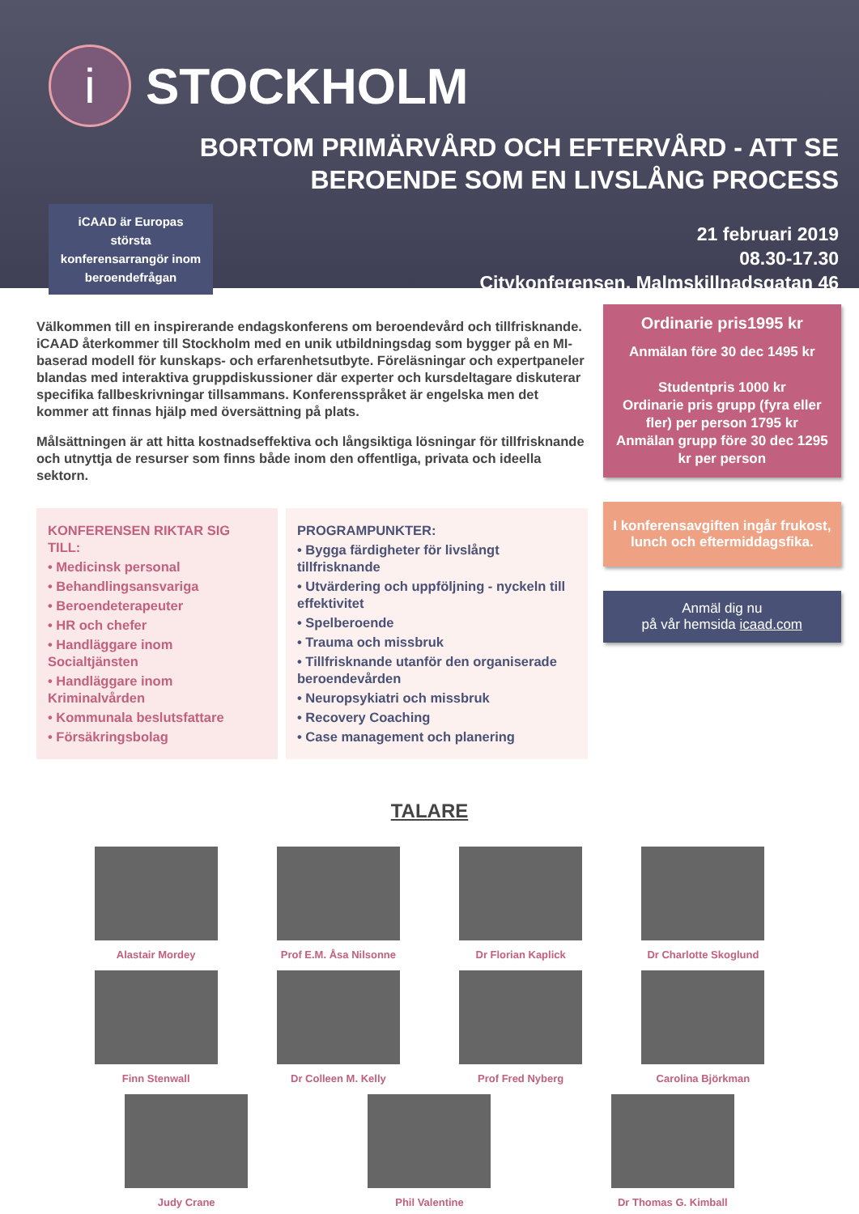i
STOCKHOLM
BORTOM PRIMÄRVÅRD OCH EFTERVÅRD - ATT SE
BEROENDE SOM EN LIVSLÅNG PROCESS
iCAAD är Europas största konferensarrangör inom beroendefrågan
21 februari 2019
08.30-17.30
Citykonferensen, Malmskillnadsgatan 46
Välkommen till en inspirerande endagskonferens om beroendevård och tillfrisknande. iCAAD återkommer till Stockholm med en unik utbildningsdag som bygger på en MI-baserad modell för kunskaps- och erfarenhetsutbyte. Föreläsningar och expertpaneler blandas med interaktiva gruppdiskussioner där experter och kursdeltagare diskuterar specifika fallbeskrivningar tillsammans. Konferensspråket är engelska men det kommer att finnas hjälp med översättning på plats.
Målsättningen är att hitta kostnadseffektiva och långsiktiga lösningar för tillfrisknande och utnyttja de resurser som finns både inom den offentliga, privata och ideella sektorn.
KONFERENSEN RIKTAR SIG TILL:
• Medicinsk personal
• Behandlingsansvariga
• Beroendeterapeuter
• HR och chefer
• Handläggare inom Socialtjänsten
• Handläggare inom Kriminalvården
• Kommunala beslutsfattare
• Försäkringsbolag
PROGRAMPUNKTER:
• Bygga färdigheter för livslångt tillfrisknande
• Utvärdering och uppföljning - nyckeln till effektivitet
• Spelberoende
• Trauma och missbruk
• Tillfrisknande utanför den organiserade beroendevården
• Neuropsykiatri och missbruk
• Recovery Coaching
• Case management och planering
Ordinarie pris1995 kr
Anmälan före 30 dec 1495 kr
Studentpris 1000 kr
Ordinarie pris grupp (fyra eller fler) per person 1795 kr
Anmälan grupp före 30 dec 1295 kr per person
I konferensavgiften ingår frukost, lunch och eftermiddagsfika.
Anmäl dig nu
på vår hemsida icaad.com
TALARE
Alastair Mordey
Prof E.M. Åsa Nilsonne
Dr Florian Kaplick
Dr Charlotte Skoglund
Finn Stenwall
Dr Colleen M. Kelly
Prof Fred Nyberg
Carolina Björkman
Judy Crane
Phil Valentine
Dr Thomas G. Kimball